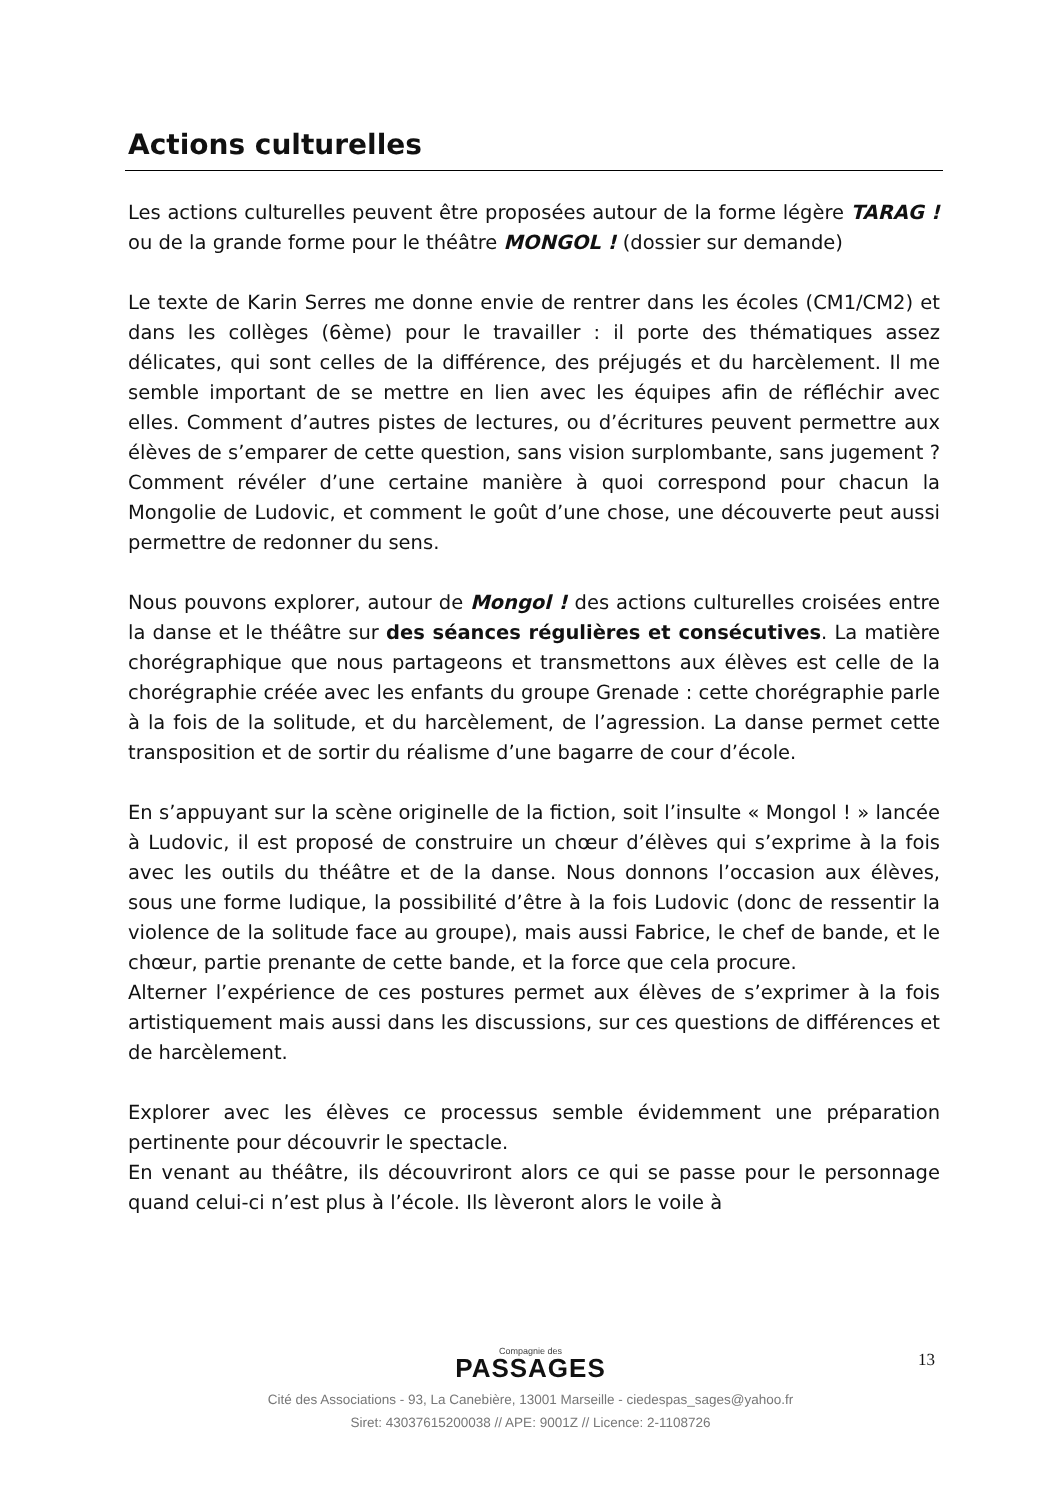Actions culturelles
Les actions culturelles peuvent être proposées autour de la forme légère TARAG ! ou de la grande forme pour le théâtre MONGOL ! (dossier sur demande)
Le texte de Karin Serres me donne envie de rentrer dans les écoles (CM1/CM2) et dans les collèges (6ème) pour le travailler : il porte des thématiques assez délicates, qui sont celles de la différence, des préjugés et du harcèlement. Il me semble important de se mettre en lien avec les équipes afin de réfléchir avec elles. Comment d’autres pistes de lectures, ou d’écritures peuvent permettre aux élèves de s’emparer de cette question, sans vision surplombante, sans jugement ? Comment révéler d’une certaine manière à quoi correspond pour chacun la Mongolie de Ludovic, et comment le goût d’une chose, une découverte peut aussi permettre de redonner du sens.
Nous pouvons explorer, autour de Mongol ! des actions culturelles croisées entre la danse et le théâtre sur des séances régulières et consécutives. La matière chorégraphique que nous partageons et transmettons aux élèves est celle de la chorégraphie créée avec les enfants du groupe Grenade : cette chorégraphie parle à la fois de la solitude, et du harcèlement, de l’agression. La danse permet cette transposition et de sortir du réalisme d’une bagarre de cour d’école.
En s’appuyant sur la scène originelle de la fiction, soit l’insulte « Mongol ! » lancée à Ludovic, il est proposé de construire un chœur d’élèves qui s’exprime à la fois avec les outils du théâtre et de la danse. Nous donnons l’occasion aux élèves, sous une forme ludique, la possibilité d’être à la fois Ludovic (donc de ressentir la violence de la solitude face au groupe), mais aussi Fabrice, le chef de bande, et le chœur, partie prenante de cette bande, et la force que cela procure.
Alterner l’expérience de ces postures permet aux élèves de s’exprimer à la fois artistiquement mais aussi dans les discussions, sur ces questions de différences et de harcèlement.
Explorer avec les élèves ce processus semble évidemment une préparation pertinente pour découvrir le spectacle.
En venant au théâtre, ils découvriront alors ce qui se passe pour le personnage quand celui-ci n’est plus à l’école. Ils lèveront alors le voile à
13
Compagnie des
PASSAGES
Cité des Associations - 93, La Canebière, 13001 Marseille - ciedespas_sages@yahoo.fr
Siret: 43037615200038 // APE: 9001Z // Licence: 2-1108726